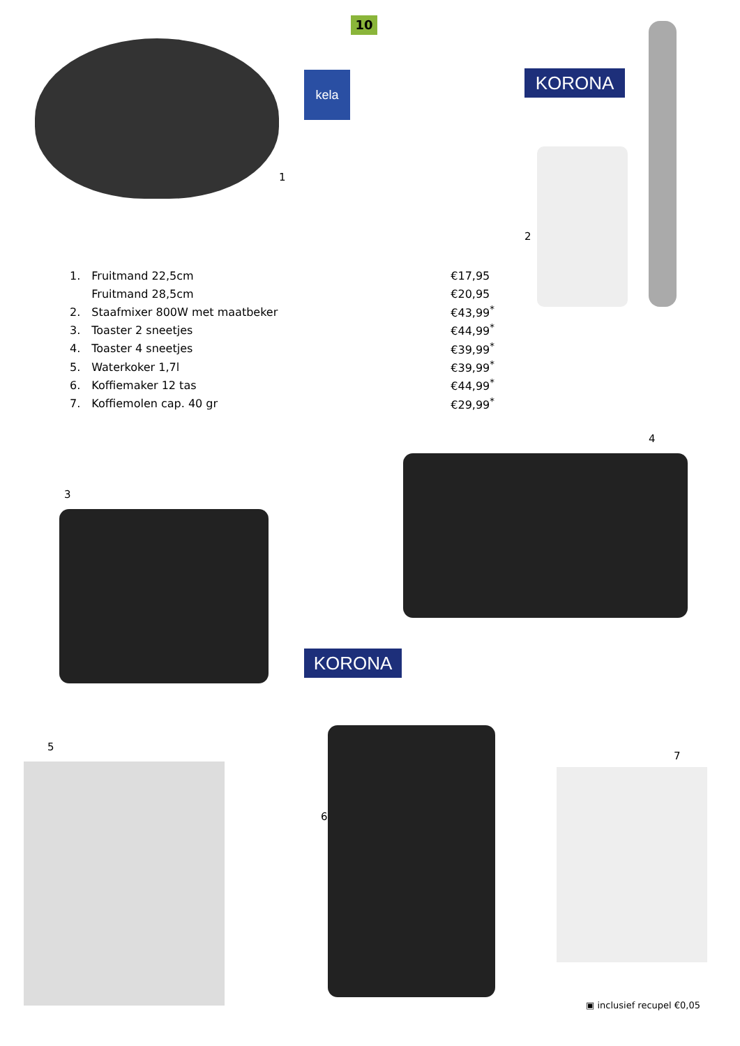10
kela
1
KORONA
2
| 1. | Fruitmand 22,5cm | €17,95 |
| | Fruitmand 28,5cm | €20,95 |
| 2. | Staafmixer 800W met maatbeker | €43,99<sup>*</sup> |
| 3. | Toaster 2 sneetjes | €44,99<sup>*</sup> |
| 4. | Toaster 4 sneetjes | €39,99<sup>*</sup> |
| 5. | Waterkoker 1,7l | €39,99<sup>*</sup> |
| 6. | Koffiemaker 12 tas | €44,99<sup>*</sup> |
| 7. | Koffiemolen cap. 40 gr | €29,99<sup>*</sup> |
4
3
KORONA
5
6
7
▣ inclusief recupel €0,05